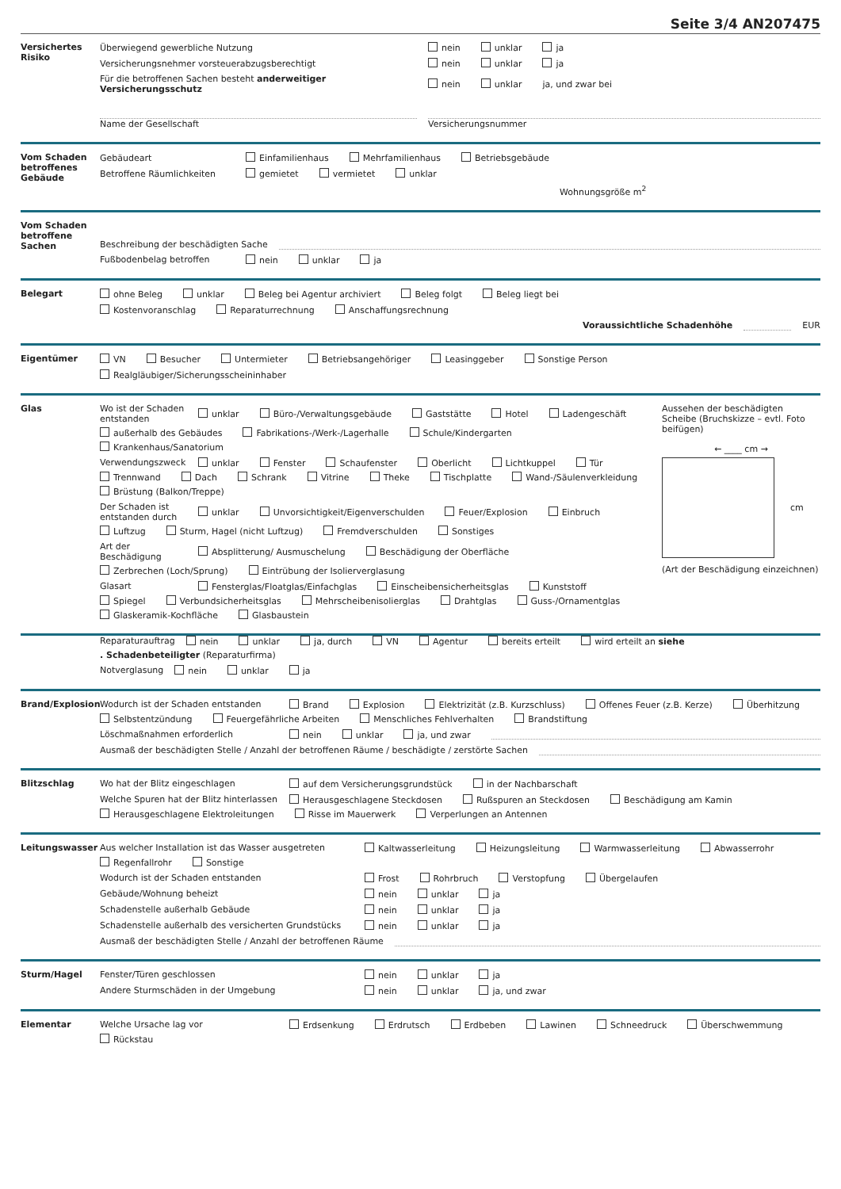Seite 3/4 AN207475
Versichertes Risiko
Überwiegend gewerbliche Nutzung nein unklar ja
Versicherungsnehmer vorsteuerabzugsberechtigt nein unklar ja
Für die betroffenen Sachen besteht anderweitiger Versicherungsschutz nein unklar ja, und zwar bei
Name der Gesellschaft Versicherungsnummer
Vom Schaden betroffenes Gebäude
Gebäudeart Einfamilienhaus Mehrfamilienhaus Betriebsgebäude
Betroffene Räumlichkeiten gemietet vermietet unklar
Wohnungsgröße m<sup>2</sup>
Vom Schaden betroffene Sachen
Beschreibung der beschädigten Sache
Fußbodenbelag betroffen nein unklar ja
Belegart ohne Beleg unklar Beleg bei Agentur archiviert Beleg folgt Beleg liegt bei
Kostenvoranschlag Reparaturrechnung Anschaffungsrechnung
Voraussichtliche Schadenhöhe EUR
Eigentümer VN Besucher Untermieter Betriebsangehöriger Leasinggeber Sonstige Person
Realgläubiger/Sicherungsscheininhaber
Glas Wo ist der Schaden entstanden unklar Büro-/Verwaltungsgebäude Gaststätte Hotel Ladengeschäft außerhalb des Gebäudes Fabrikations-/Werk-/Lagerhalle Schule/Kindergarten Krankenhaus/Sanatorium
Verwendungszweck unklar Fenster Schaufenster Oberlicht Lichtkuppel Tür Trennwand Dach Schrank Vitrine Theke Tischplatte Wand-/Säulenverkleidung Brüstung (Balkon/Treppe)
Der Schaden ist entstanden durch unklar Unvorsichtigkeit/Eigenverschulden Feuer/Explosion Einbruch Luftzug Sturm, Hagel (nicht Luftzug) Fremdverschulden Sonstiges
Art der Beschädigung Absplitterung/ Ausmuschelung Beschädigung der Oberfläche Zerbrechen (Loch/Sprung) Eintrübung der Isolierverglasung
Glasart Fensterglas/Floatglas/Einfachglas Einscheibensicherheitsglas Kunststoff Spiegel Verbundsicherheitsglas Mehrscheibenisolierglas Drahtglas Guss-/Ornamentglas Glaskeramik-Kochfläche Glasbaustein
Aussehen der beschädigten Scheibe (Bruchskizze – evtl. Foto beifügen)
← ____ cm →
cm
(Art der Beschädigung einzeichnen)
Reparaturauftrag nein unklar ja, durch VN Agentur bereits erteilt wird erteilt an siehe. Schadenbeteiligter (Reparaturfirma)
Notverglasung nein unklar ja
Brand/Explosion Wodurch ist der Schaden entstanden Brand Explosion Elektrizität (z.B. Kurzschluss) Offenes Feuer (z.B. Kerze) Überhitzung Selbstentzündung Feuergefährliche Arbeiten Menschliches Fehlverhalten Brandstiftung
Löschmaßnahmen erforderlich nein unklar ja, und zwar
Ausmaß der beschädigten Stelle / Anzahl der betroffenen Räume / beschädigte / zerstörte Sachen
Blitzschlag Wo hat der Blitz eingeschlagen auf dem Versicherungsgrundstück in der Nachbarschaft
Welche Spuren hat der Blitz hinterlassen Herausgeschlagene Steckdosen Rußspuren an Steckdosen Beschädigung am Kamin Herausgeschlagene Elektroleitungen Risse im Mauerwerk Verperlungen an Antennen
Leitungswasser Aus welcher Installation ist das Wasser ausgetreten Kaltwasserleitung Heizungsleitung Warmwasserleitung Abwasserrohr Regenfallrohr Sonstige
Wodurch ist der Schaden entstanden Frost Rohrbruch Verstopfung Übergelaufen
Gebäude/Wohnung beheizt nein unklar ja
Schadenstelle außerhalb Gebäude nein unklar ja
Schadenstelle außerhalb des versicherten Grundstücks nein unklar ja
Ausmaß der beschädigten Stelle / Anzahl der betroffenen Räume
Sturm/Hagel Fenster/Türen geschlossen nein unklar ja
Andere Sturmschäden in der Umgebung nein unklar ja, und zwar
Elementar Welche Ursache lag vor Erdsenkung Erdrutsch Erdbeben Lawinen Schneedruck Überschwemmung Rückstau